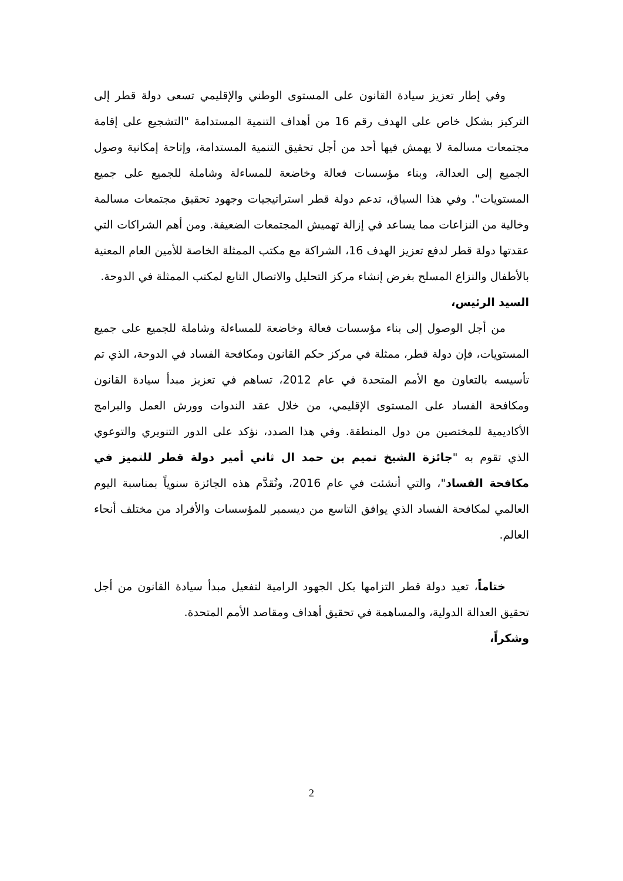وفي إطار تعزيز سيادة القانون على المستوى الوطني والإقليمي تسعى دولة قطر إلى التركيز بشكل خاص على الهدف رقم 16 من أهداف التنمية المستدامة "التشجيع على إقامة مجتمعات مسالمة لا يهمش فيها أحد من أجل تحقيق التنمية المستدامة، وإتاحة إمكانية وصول الجميع إلى العدالة، وبناء مؤسسات فعالة وخاضعة للمساءلة وشاملة للجميع على جميع المستويات". وفي هذا السياق، تدعم دولة قطر استراتيجيات وجهود تحقيق مجتمعات مسالمة وخالية من النزاعات مما يساعد في إزالة تهميش المجتمعات الضعيفة. ومن أهم الشراكات التي عقدتها دولة قطر لدفع تعزيز الهدف 16، الشراكة مع مكتب الممثلة الخاصة للأمين العام المعنية بالأطفال والنزاع المسلح بغرض إنشاء مركز التحليل والاتصال التابع لمكتب الممثلة في الدوحة.
السيد الرئيس،
من أجل الوصول إلى بناء مؤسسات فعالة وخاضعة للمساءلة وشاملة للجميع على جميع المستويات، فإن دولة قطر، ممثلة في مركز حكم القانون ومكافحة الفساد في الدوحة، الذي تم تأسيسه بالتعاون مع الأمم المتحدة في عام 2012، تساهم في تعزيز مبدأ سيادة القانون ومكافحة الفساد على المستوى الإقليمي، من خلال عقد الندوات وورش العمل والبرامج الأكاديمية للمختصين من دول المنطقة. وفي هذا الصدد، نؤكد على الدور التنويري والتوعوي الذي تقوم به "جائزة الشيخ تميم بن حمد ال ثاني أمير دولة قطر للتميز في مكافحة الفساد"، والتي أنشئت في عام 2016، وتُقدَّم هذه الجائزة سنوياً بمناسبة اليوم العالمي لمكافحة الفساد الذي يوافق التاسع من ديسمبر للمؤسسات والأفراد من مختلف أنحاء العالم.
ختاماً، تعيد دولة قطر التزامها بكل الجهود الرامية لتفعيل مبدأ سيادة القانون من أجل تحقيق العدالة الدولية، والمساهمة في تحقيق أهداف ومقاصد الأمم المتحدة.
وشكراً،
2